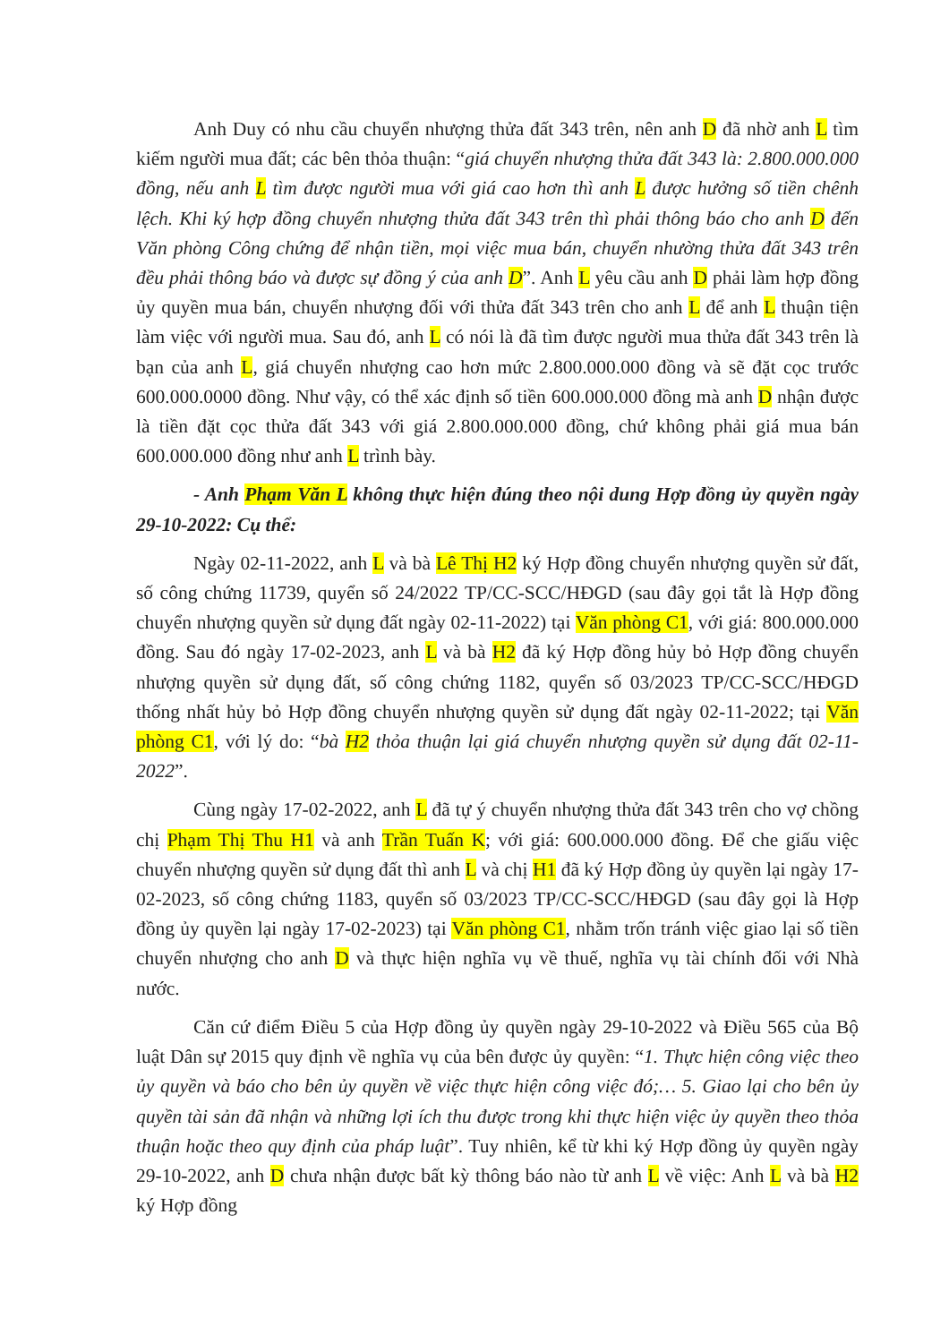Anh Duy có nhu cầu chuyển nhượng thửa đất 343 trên, nên anh D đã nhờ anh L tìm kiếm người mua đất; các bên thỏa thuận: “giá chuyển nhượng thửa đất 343 là: 2.800.000.000 đồng, nếu anh L tìm được người mua với giá cao hơn thì anh L được hưởng số tiền chênh lệch. Khi ký hợp đồng chuyển nhượng thửa đất 343 trên thì phải thông báo cho anh D đến Văn phòng Công chứng để nhận tiền, mọi việc mua bán, chuyển nhường thửa đất 343 trên đều phải thông báo và được sự đồng ý của anh D”. Anh L yêu cầu anh D phải làm hợp đồng ủy quyền mua bán, chuyển nhượng đối với thửa đất 343 trên cho anh L để anh L thuận tiện làm việc với người mua. Sau đó, anh L có nói là đã tìm được người mua thửa đất 343 trên là bạn của anh L, giá chuyển nhượng cao hơn mức 2.800.000.000 đồng và sẽ đặt cọc trước 600.000.0000 đồng. Như vậy, có thể xác định số tiền 600.000.000 đồng mà anh D nhận được là tiền đặt cọc thửa đất 343 với giá 2.800.000.000 đồng, chứ không phải giá mua bán 600.000.000 đồng như anh L trình bày.
- Anh Phạm Văn L không thực hiện đúng theo nội dung Hợp đồng ủy quyền ngày 29-10-2022: Cụ thể:
Ngày 02-11-2022, anh L và bà Lê Thị H2 ký Hợp đồng chuyển nhượng quyền sử đất, số công chứng 11739, quyển số 24/2022 TP/CC-SCC/HĐGD (sau đây gọi tắt là Hợp đồng chuyển nhượng quyền sử dụng đất ngày 02-11-2022) tại Văn phòng C1, với giá: 800.000.000 đồng. Sau đó ngày 17-02-2023, anh L và bà H2 đã ký Hợp đồng hủy bỏ Hợp đồng chuyển nhượng quyền sử dụng đất, số công chứng 1182, quyển số 03/2023 TP/CC-SCC/HĐGD thống nhất hủy bỏ Hợp đồng chuyển nhượng quyền sử dụng đất ngày 02-11-2022; tại Văn phòng C1, với lý do: “bà H2 thỏa thuận lại giá chuyển nhượng quyền sử dụng đất 02-11-2022”.
Cùng ngày 17-02-2022, anh L đã tự ý chuyển nhượng thửa đất 343 trên cho vợ chồng chị Phạm Thị Thu H1 và anh Trần Tuấn K; với giá: 600.000.000 đồng. Để che giấu việc chuyển nhượng quyền sử dụng đất thì anh L và chị H1 đã ký Hợp đồng ủy quyền lại ngày 17-02-2023, số công chứng 1183, quyển số 03/2023 TP/CC-SCC/HĐGD (sau đây gọi là Hợp đồng ủy quyền lại ngày 17-02-2023) tại Văn phòng C1, nhằm trốn tránh việc giao lại số tiền chuyển nhượng cho anh D và thực hiện nghĩa vụ về thuế, nghĩa vụ tài chính đối với Nhà nước.
Căn cứ điểm Điều 5 của Hợp đồng ủy quyền ngày 29-10-2022 và Điều 565 của Bộ luật Dân sự 2015 quy định về nghĩa vụ của bên được ủy quyền: “1. Thực hiện công việc theo ủy quyền và báo cho bên ủy quyền về việc thực hiện công việc đó;… 5. Giao lại cho bên ủy quyền tài sản đã nhận và những lợi ích thu được trong khi thực hiện việc ủy quyền theo thỏa thuận hoặc theo quy định của pháp luật”. Tuy nhiên, kể từ khi ký Hợp đồng ủy quyền ngày 29-10-2022, anh D chưa nhận được bất kỳ thông báo nào từ anh L về việc: Anh L và bà H2 ký Hợp đồng